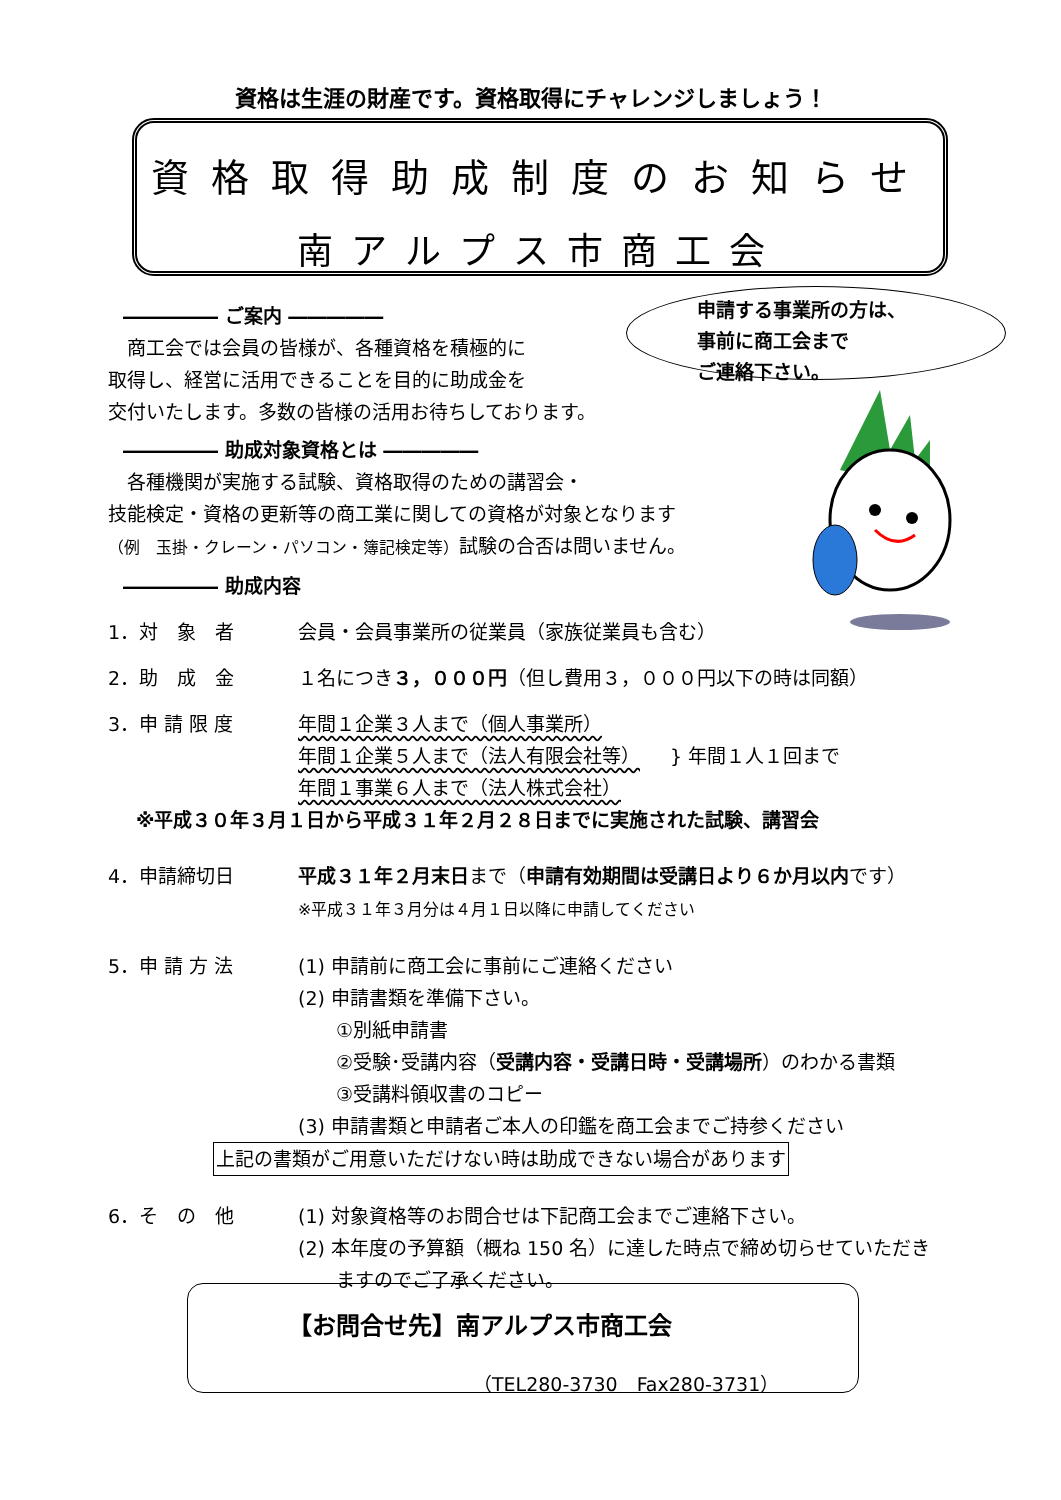資格は生涯の財産です。資格取得にチャレンジしましょう！
資格取得助成制度のお知らせ
南アルプス市商工会
申請する事業所の方は、
事前に商工会まで
ご連絡下さい。
――――― ご案内 ―――――
　商工会では会員の皆様が、各種資格を積極的に
取得し、経営に活用できることを目的に助成金を
交付いたします。多数の皆様の活用お待ちしております。
――――― 助成対象資格とは ―――――
　各種機関が実施する試験、資格取得のための講習会・
技能検定・資格の更新等の商工業に関しての資格が対象となります
（例　玉掛・クレーン・パソコン・簿記検定等）試験の合否は問いません。
――――― 助成内容
1．対　象　者 会員・会員事業所の従業員（家族従業員も含む）
2．助　成　金 １名につき３，０００円（但し費用３，０００円以下の時は同額）
3．申 請 限 度 年間１企業３人まで（個人事業所）
年間１企業５人まで（法人有限会社等）
年間１事業６人まで（法人株式会社）
} 年間１人１回まで
※平成３０年３月１日から平成３１年２月２８日までに実施された試験、講習会
4．申請締切日 平成３１年２月末日まで（申請有効期間は受講日より６か月以内です）
※平成３１年３月分は４月１日以降に申請してください
5．申 請 方 法 (1) 申請前に商工会に事前にご連絡ください
(2) 申請書類を準備下さい。
　　①別紙申請書
　　②受験･受講内容（受講内容・受講日時・受講場所）のわかる書類
　　③受講料領収書のコピー
(3) 申請書類と申請者ご本人の印鑑を商工会までご持参ください
上記の書類がご用意いただけない時は助成できない場合があります
6．そ　の　他 (1) 対象資格等のお問合せは下記商工会までご連絡下さい。
(2) 本年度の予算額（概ね 150 名）に達した時点で締め切らせていただき
　　ますのでご了承ください。
【お問合せ先】南アルプス市商工会
（TEL280-3730　Fax280-3731）